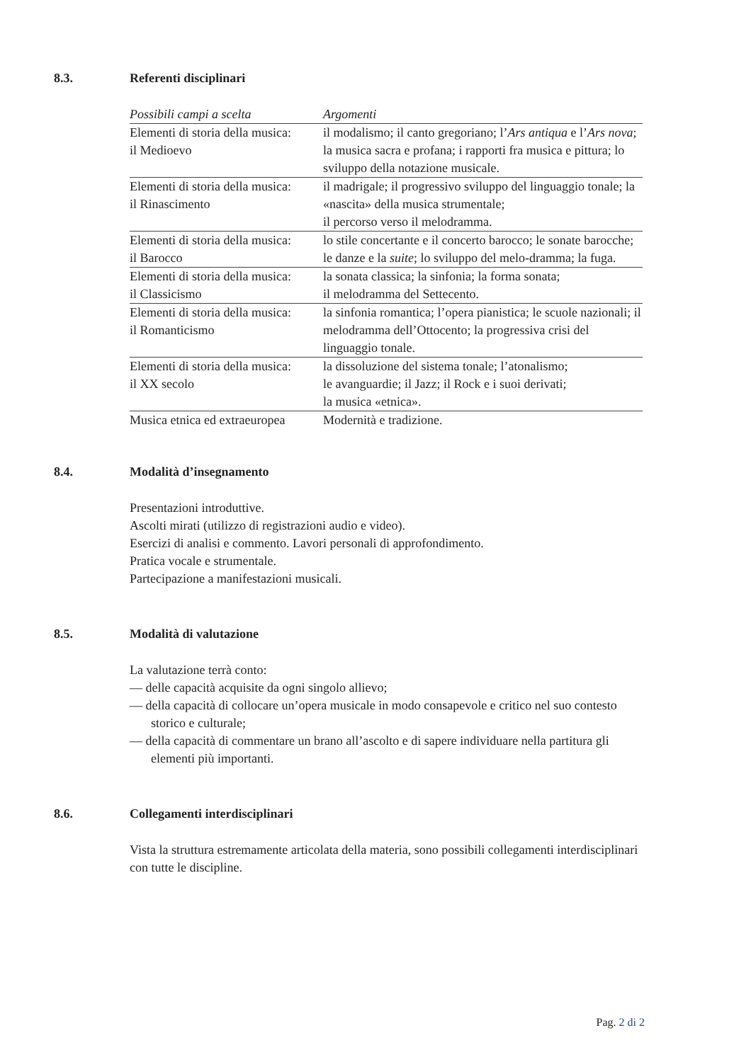8.3. Referenti disciplinari
| Possibili campi a scelta | Argomenti |
| --- | --- |
| Elementi di storia della musica: il Medioevo | il modalismo; il canto gregoriano; l’ Ars antiqua e l’ Ars nova ; la musica sacra e profana; i rapporti fra musica e pittura; lo sviluppo della notazione musicale. |
| Elementi di storia della musica: il Rinascimento | il madrigale; il progressivo sviluppo del linguaggio tonale; la «nascita» della musica strumentale; il percorso verso il melodramma. |
| Elementi di storia della musica: il Barocco | lo stile concertante e il concerto barocco; le sonate barocche; le danze e la suite ; lo sviluppo del melo-dramma; la fuga. |
| Elementi di storia della musica: il Classicismo | la sonata classica; la sinfonia; la forma sonata; il melodramma del Settecento. |
| Elementi di storia della musica: il Romanticismo | la sinfonia romantica; l’opera pianistica; le scuole nazionali; il melodramma dell’Ottocento; la progressiva crisi del linguaggio tonale. |
| Elementi di storia della musica: il XX secolo | la dissoluzione del sistema tonale; l’atonalismo; le avanguardie; il Jazz; il Rock e i suoi derivati; la musica «etnica». |
| Musica etnica ed extraeuropea | Modernità e tradizione. |
8.4. Modalità d’insegnamento
Presentazioni introduttive.
Ascolti mirati (utilizzo di registrazioni audio e video).
Esercizi di analisi e commento. Lavori personali di approfondimento.
Pratica vocale e strumentale.
Partecipazione a manifestazioni musicali.
8.5. Modalità di valutazione
La valutazione terrà conto:
— delle capacità acquisite da ogni singolo allievo;
— della capacità di collocare un’opera musicale in modo consapevole e critico nel suo contesto storico e culturale;
— della capacità di commentare un brano all’ascolto e di sapere individuare nella partitura gli elementi più importanti.
8.6. Collegamenti interdisciplinari
Vista la struttura estremamente articolata della materia, sono possibili collegamenti interdisciplinari con tutte le discipline.
Pag. 2 di 2